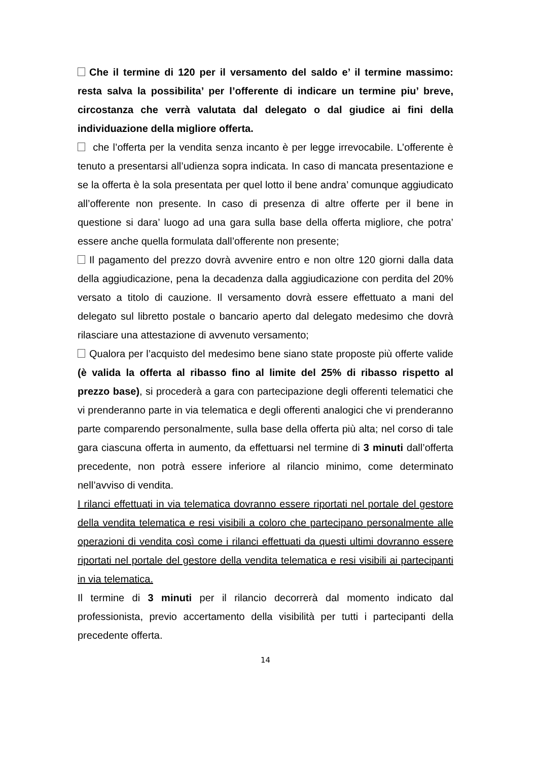Che il termine di 120 per il versamento del saldo e’ il termine massimo: resta salva la possibilita’ per l’offerente di indicare un termine piu’ breve, circostanza che verrà valutata dal delegato o dal giudice ai fini della individuazione della migliore offerta.
che l’offerta per la vendita senza incanto è per legge irrevocabile. L’offerente è tenuto a presentarsi all’udienza sopra indicata. In caso di mancata presentazione e se la offerta è la sola presentata per quel lotto il bene andra’ comunque aggiudicato all’offerente non presente. In caso di presenza di altre offerte per il bene in questione si dara’ luogo ad una gara sulla base della offerta migliore, che potra’ essere anche quella formulata dall’offerente non presente;
Il pagamento del prezzo dovrà avvenire entro e non oltre 120 giorni dalla data della aggiudicazione, pena la decadenza dalla aggiudicazione con perdita del 20% versato a titolo di cauzione. Il versamento dovrà essere effettuato a mani del delegato sul libretto postale o bancario aperto dal delegato medesimo che dovrà rilasciare una attestazione di avvenuto versamento;
Qualora per l’acquisto del medesimo bene siano state proposte più offerte valide (è valida la offerta al ribasso fino al limite del 25% di ribasso rispetto al prezzo base), si procederà a gara con partecipazione degli offerenti telematici che vi prenderanno parte in via telematica e degli offerenti analogici che vi prenderanno parte comparendo personalmente, sulla base della offerta più alta; nel corso di tale gara ciascuna offerta in aumento, da effettuarsi nel termine di 3 minuti dall’offerta precedente, non potrà essere inferiore al rilancio minimo, come determinato nell’avviso di vendita.
I rilanci effettuati in via telematica dovranno essere riportati nel portale del gestore della vendita telematica e resi visibili a coloro che partecipano personalmente alle operazioni di vendita così come i rilanci effettuati da questi ultimi dovranno essere riportati nel portale del gestore della vendita telematica e resi visibili ai partecipanti in via telematica.
Il termine di 3 minuti per il rilancio decorrerà dal momento indicato dal professionista, previo accertamento della visibilità per tutti i partecipanti della precedente offerta.
14